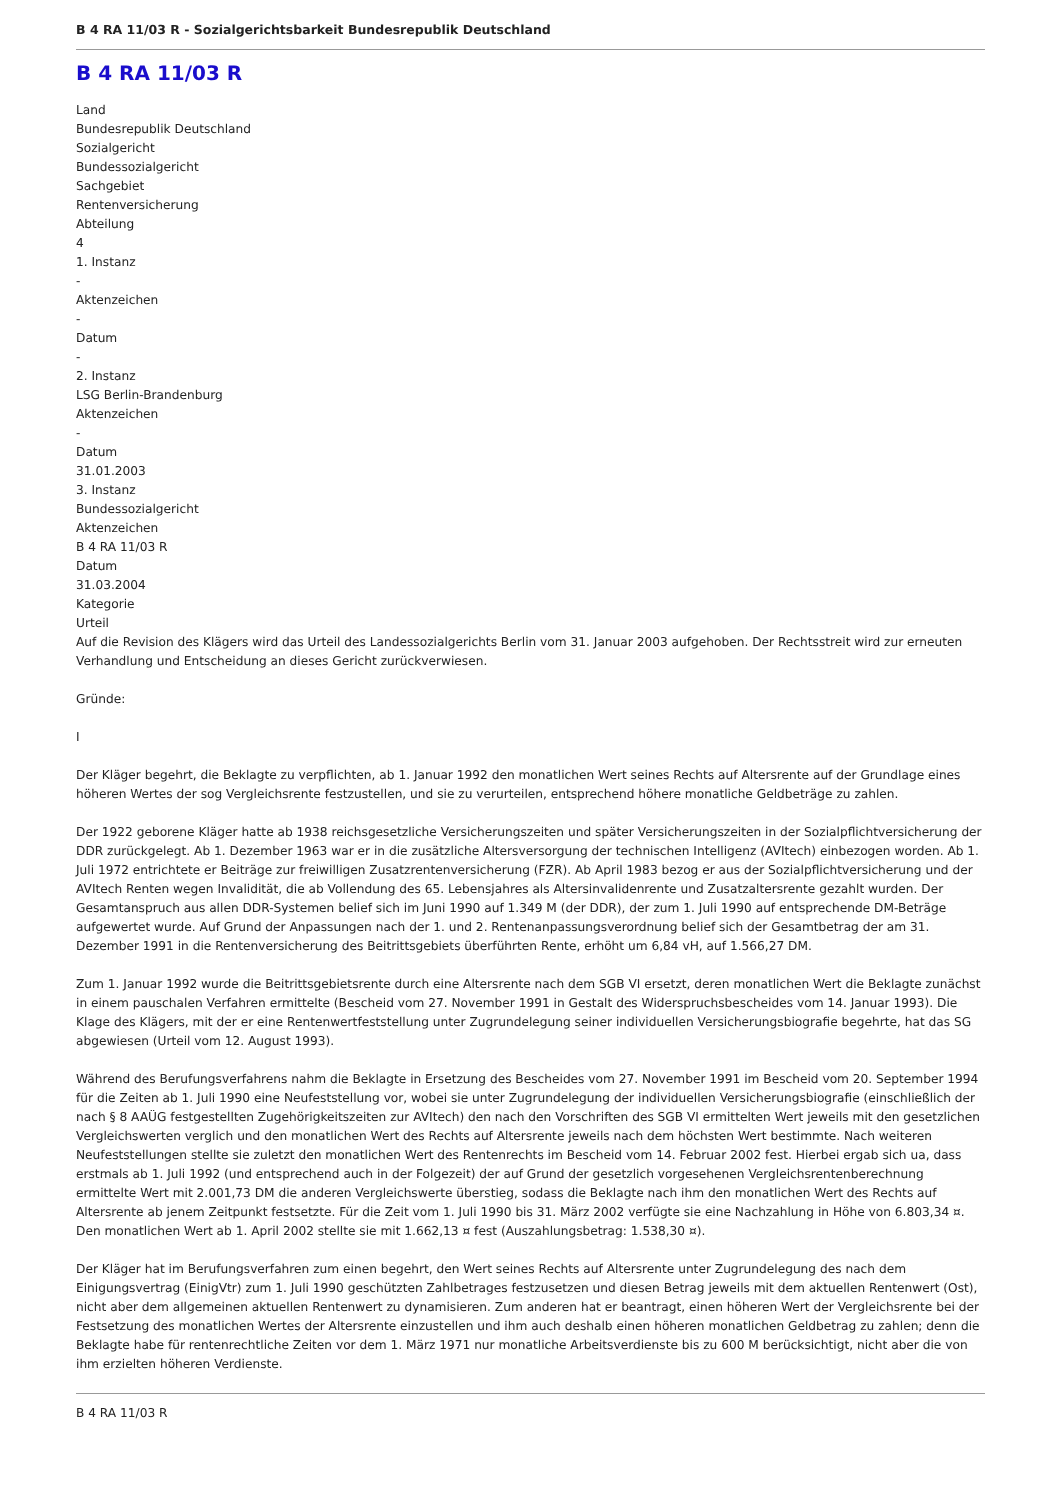B 4 RA 11/03 R - Sozialgerichtsbarkeit Bundesrepublik Deutschland
B 4 RA 11/03 R
Land
Bundesrepublik Deutschland
Sozialgericht
Bundessozialgericht
Sachgebiet
Rentenversicherung
Abteilung
4
1. Instanz
-
Aktenzeichen
-
Datum
-
2. Instanz
LSG Berlin-Brandenburg
Aktenzeichen
-
Datum
31.01.2003
3. Instanz
Bundessozialgericht
Aktenzeichen
B 4 RA 11/03 R
Datum
31.03.2004
Kategorie
Urteil
Auf die Revision des Klägers wird das Urteil des Landessozialgerichts Berlin vom 31. Januar 2003 aufgehoben. Der Rechtsstreit wird zur erneuten Verhandlung und Entscheidung an dieses Gericht zurückverwiesen.
Gründe:
I
Der Kläger begehrt, die Beklagte zu verpflichten, ab 1. Januar 1992 den monatlichen Wert seines Rechts auf Altersrente auf der Grundlage eines höheren Wertes der sog Vergleichsrente festzustellen, und sie zu verurteilen, entsprechend höhere monatliche Geldbeträge zu zahlen.
Der 1922 geborene Kläger hatte ab 1938 reichsgesetzliche Versicherungszeiten und später Versicherungszeiten in der Sozialpflichtversicherung der DDR zurückgelegt. Ab 1. Dezember 1963 war er in die zusätzliche Altersversorgung der technischen Intelligenz (AVItech) einbezogen worden. Ab 1. Juli 1972 entrichtete er Beiträge zur freiwilligen Zusatzrentenversicherung (FZR). Ab April 1983 bezog er aus der Sozialpflichtversicherung und der AVItech Renten wegen Invalidität, die ab Vollendung des 65. Lebensjahres als Altersinvalidenrente und Zusatzaltersrente gezahlt wurden. Der Gesamtanspruch aus allen DDR-Systemen belief sich im Juni 1990 auf 1.349 M (der DDR), der zum 1. Juli 1990 auf entsprechende DM-Beträge aufgewertet wurde. Auf Grund der Anpassungen nach der 1. und 2. Rentenanpassungsverordnung belief sich der Gesamtbetrag der am 31. Dezember 1991 in die Rentenversicherung des Beitrittsgebiets überführten Rente, erhöht um 6,84 vH, auf 1.566,27 DM.
Zum 1. Januar 1992 wurde die Beitrittsgebietsrente durch eine Altersrente nach dem SGB VI ersetzt, deren monatlichen Wert die Beklagte zunächst in einem pauschalen Verfahren ermittelte (Bescheid vom 27. November 1991 in Gestalt des Widerspruchsbescheides vom 14. Januar 1993). Die Klage des Klägers, mit der er eine Rentenwertfeststellung unter Zugrundelegung seiner individuellen Versicherungsbiografie begehrte, hat das SG abgewiesen (Urteil vom 12. August 1993).
Während des Berufungsverfahrens nahm die Beklagte in Ersetzung des Bescheides vom 27. November 1991 im Bescheid vom 20. September 1994 für die Zeiten ab 1. Juli 1990 eine Neufeststellung vor, wobei sie unter Zugrundelegung der individuellen Versicherungsbiografie (einschließlich der nach § 8 AAÜG festgestellten Zugehörigkeitszeiten zur AVItech) den nach den Vorschriften des SGB VI ermittelten Wert jeweils mit den gesetzlichen Vergleichswerten verglich und den monatlichen Wert des Rechts auf Altersrente jeweils nach dem höchsten Wert bestimmte. Nach weiteren Neufeststellungen stellte sie zuletzt den monatlichen Wert des Rentenrechts im Bescheid vom 14. Februar 2002 fest. Hierbei ergab sich ua, dass erstmals ab 1. Juli 1992 (und entsprechend auch in der Folgezeit) der auf Grund der gesetzlich vorgesehenen Vergleichsrentenberechnung ermittelte Wert mit 2.001,73 DM die anderen Vergleichswerte überstieg, sodass die Beklagte nach ihm den monatlichen Wert des Rechts auf Altersrente ab jenem Zeitpunkt festsetzte. Für die Zeit vom 1. Juli 1990 bis 31. März 2002 verfügte sie eine Nachzahlung in Höhe von 6.803,34 ¤. Den monatlichen Wert ab 1. April 2002 stellte sie mit 1.662,13 ¤ fest (Auszahlungsbetrag: 1.538,30 ¤).
Der Kläger hat im Berufungsverfahren zum einen begehrt, den Wert seines Rechts auf Altersrente unter Zugrundelegung des nach dem Einigungsvertrag (EinigVtr) zum 1. Juli 1990 geschützten Zahlbetrages festzusetzen und diesen Betrag jeweils mit dem aktuellen Rentenwert (Ost), nicht aber dem allgemeinen aktuellen Rentenwert zu dynamisieren. Zum anderen hat er beantragt, einen höheren Wert der Vergleichsrente bei der Festsetzung des monatlichen Wertes der Altersrente einzustellen und ihm auch deshalb einen höheren monatlichen Geldbetrag zu zahlen; denn die Beklagte habe für rentenrechtliche Zeiten vor dem 1. März 1971 nur monatliche Arbeitsverdienste bis zu 600 M berücksichtigt, nicht aber die von ihm erzielten höheren Verdienste.
B 4 RA 11/03 R